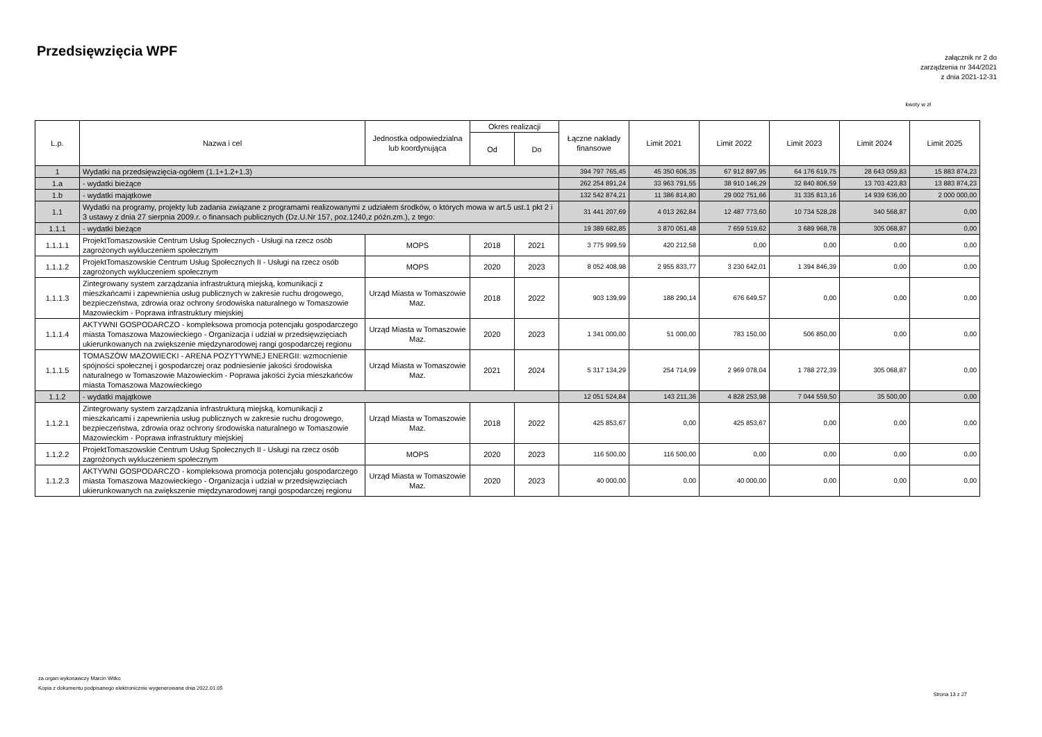Przedsięwzięcia WPF
załącznik nr 2 do
zarządzenia nr 344/2021
z dnia 2021-12-31
kwoty w zł
| L.p. | Nazwa i cel | Jednostka odpowiedzialna lub koordynująca | Okres realizacji | | Łączne nakłady finansowe | Limit 2021 | Limit 2022 | Limit 2023 | Limit 2024 | Limit 2025 |
| --- | --- | --- | --- | --- | --- | --- | --- | --- | --- | --- |
| | | | Od | Do | | | | | | |
| 1 | Wydatki na przedsięwzięcia-ogółem (1.1+1.2+1.3) | | | | 394 797 765,45 | 45 350 606,35 | 67 912 897,95 | 64 176 619,75 | 28 643 059,83 | 15 883 874,23 |
| 1.a | - wydatki bieżące | | | | 262 254 891,24 | 33 963 791,55 | 38 910 146,29 | 32 840 806,59 | 13 703 423,83 | 13 883 874,23 |
| 1.b | - wydatki majątkowe | | | | 132 542 874,21 | 11 386 814,80 | 29 002 751,66 | 31 335 813,16 | 14 939 636,00 | 2 000 000,00 |
| 1.1 | Wydatki na programy, projekty lub zadania związane z programami realizowanymi z udziałem środków, o których mowa w art.5 ust.1 pkt 2 i 3 ustawy z dnia 27 sierpnia 2009.r. o finansach publicznych (Dz.U.Nr 157, poz.1240,z późn.zm.), z tego: | | | | 31 441 207,69 | 4 013 262,84 | 12 487 773,60 | 10 734 528,28 | 340 568,87 | 0,00 |
| 1.1.1 | - wydatki bieżące | | | | 19 389 682,85 | 3 870 051,48 | 7 659 519,62 | 3 689 968,78 | 305 068,87 | 0,00 |
| 1.1.1.1 | ProjektTomaszowskie Centrum Usług Społecznych - Usługi na rzecz osób zagrożonych wykluczeniem społecznym | MOPS | 2018 | 2021 | 3 775 999,59 | 420 212,58 | 0,00 | 0,00 | 0,00 | 0,00 |
| 1.1.1.2 | ProjektTomaszowskie Centrum Usług Społecznych II - Usługi na rzecz osób zagrożonych wykluczeniem społecznym | MOPS | 2020 | 2023 | 8 052 408,98 | 2 955 833,77 | 3 230 642,01 | 1 394 846,39 | 0,00 | 0,00 |
| 1.1.1.3 | Zintegrowany system zarządzania infrastrukturą miejską, komunikacji z mieszkańcami i zapewnienia usług publicznych w zakresie ruchu drogowego, bezpieczeństwa, zdrowia oraz ochrony środowiska naturalnego w Tomaszowie Mazowieckim - Poprawa infrastruktury miejskiej | Urząd Miasta w Tomaszowie Maz. | 2018 | 2022 | 903 139,99 | 188 290,14 | 676 649,57 | 0,00 | 0,00 | 0,00 |
| 1.1.1.4 | AKTYWNI GOSPODARCZO - kompleksowa promocja potencjału gospodarczego miasta Tomaszowa Mazowieckiego - Organizacja i udział w przedsięwzięciach ukierunkowanych na zwiększenie międzynarodowej rangi gospodarczej regionu | Urząd Miasta w Tomaszowie Maz. | 2020 | 2023 | 1 341 000,00 | 51 000,00 | 783 150,00 | 506 850,00 | 0,00 | 0,00 |
| 1.1.1.5 | TOMASZÓW MAZOWIECKI - ARENA POZYTYWNEJ ENERGII: wzmocnienie spójności społecznej i gospodarczej oraz podniesienie jakości środowiska naturalnego w Tomaszowie Mazowieckim - Poprawa jakości życia mieszkańców miasta Tomaszowa Mazowieckiego | Urząd Miasta w Tomaszowie Maz. | 2021 | 2024 | 5 317 134,29 | 254 714,99 | 2 969 078,04 | 1 788 272,39 | 305 068,87 | 0,00 |
| 1.1.2 | - wydatki majątkowe | | | | 12 051 524,84 | 143 211,36 | 4 828 253,98 | 7 044 559,50 | 35 500,00 | 0,00 |
| 1.1.2.1 | Zintegrowany system zarządzania infrastrukturą miejską, komunikacji z mieszkańcami i zapewnienia usług publicznych w zakresie ruchu drogowego, bezpieczeństwa, zdrowia oraz ochrony środowiska naturalnego w Tomaszowie Mazowieckim - Poprawa infrastruktury miejskiej | Urząd Miasta w Tomaszowie Maz. | 2018 | 2022 | 425 853,67 | 0,00 | 425 853,67 | 0,00 | 0,00 | 0,00 |
| 1.1.2.2 | ProjektTomaszowskie Centrum Usług Społecznych II - Usługi na rzecz osób zagrożonych wykluczeniem społecznym | MOPS | 2020 | 2023 | 116 500,00 | 116 500,00 | 0,00 | 0,00 | 0,00 | 0,00 |
| 1.1.2.3 | AKTYWNI GOSPODARCZO - kompleksowa promocja potencjału gospodarczego miasta Tomaszowa Mazowieckiego - Organizacja i udział w przedsięwzięciach ukierunkowanych na zwiększenie międzynarodowej rangi gospodarczej regionu | Urząd Miasta w Tomaszowie Maz. | 2020 | 2023 | 40 000,00 | 0,00 | 40 000,00 | 0,00 | 0,00 | 0,00 |
za organ wykonawczy Marcin Witko
Kopia z dokumentu podpisanego elektronicznie wygenerowana dnia 2022.01.05
Strona 13 z 27